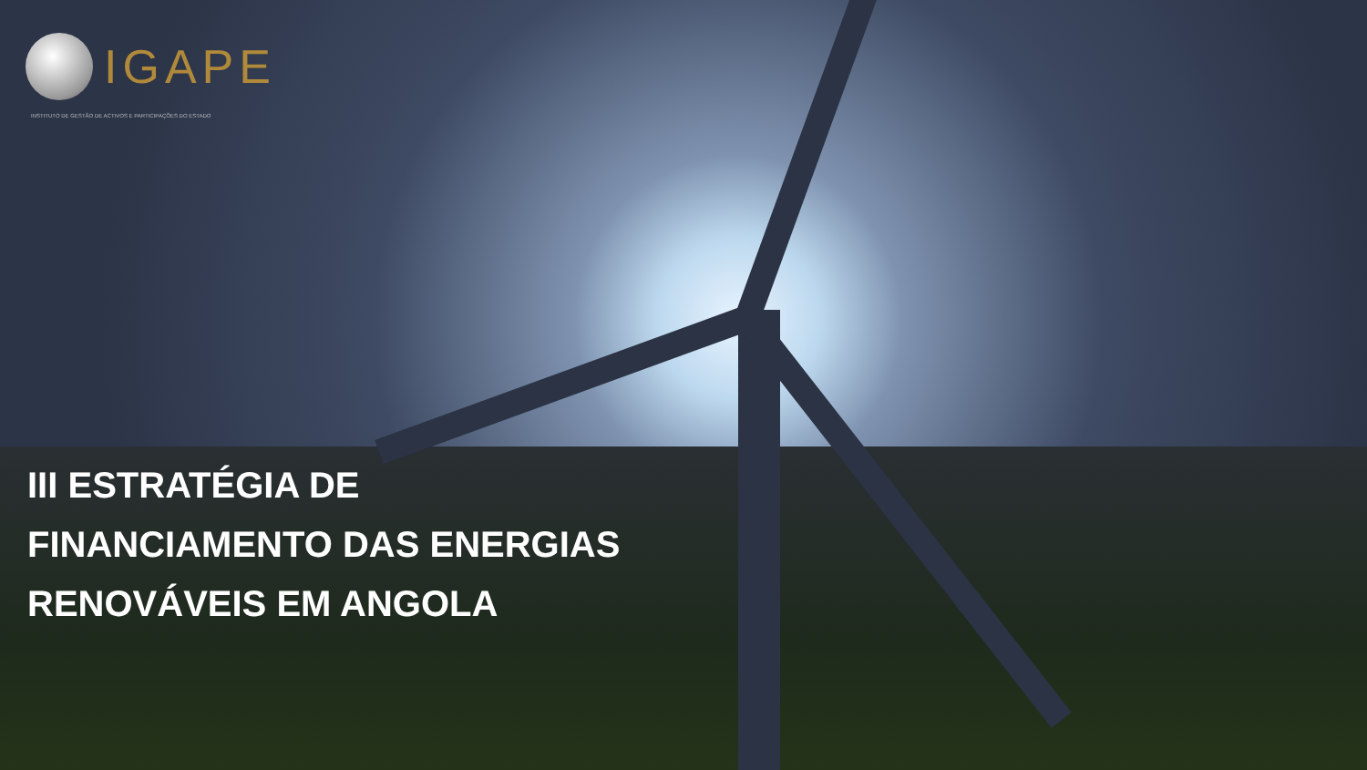IGAPE
INSTITUTO DE GESTÃO DE ACTIVOS E PARTICIPAÇÕES DO ESTADO
III ESTRATÉGIA DE
FINANCIAMENTO DAS ENERGIAS
RENOVÁVEIS EM ANGOLA